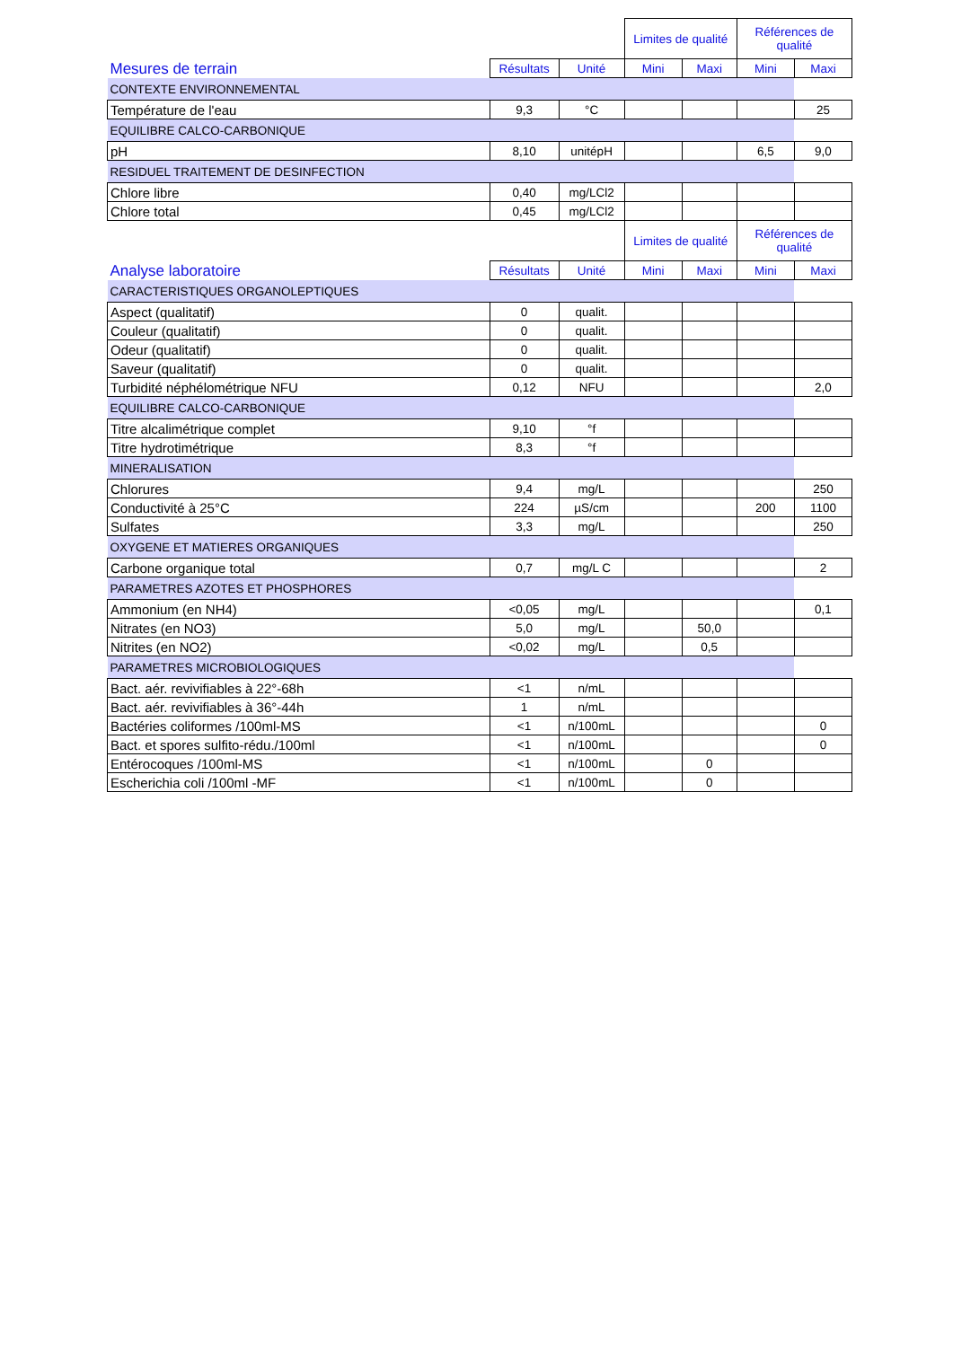| | | | Limites de qualité | | Références de qualité | |
| Mesures de terrain | Résultats | Unité | Mini | Maxi | Mini | Maxi |
| CONTEXTE ENVIRONNEMENTAL | | | | | | |
| Température de l'eau | 9,3 | °C | | | | 25 |
| EQUILIBRE CALCO-CARBONIQUE | | | | | | |
| pH | 8,10 | unitépH | | | 6,5 | 9,0 |
| RESIDUEL TRAITEMENT DE DESINFECTION | | | | | | |
| Chlore libre | 0,40 | mg/LCl2 | | | | |
| Chlore total | 0,45 | mg/LCl2 | | | | |
| | | | Limites de qualité | | Références de qualité | |
| Analyse laboratoire | Résultats | Unité | Mini | Maxi | Mini | Maxi |
| CARACTERISTIQUES ORGANOLEPTIQUES | | | | | | |
| Aspect (qualitatif) | 0 | qualit. | | | | |
| Couleur (qualitatif) | 0 | qualit. | | | | |
| Odeur (qualitatif) | 0 | qualit. | | | | |
| Saveur (qualitatif) | 0 | qualit. | | | | |
| Turbidité néphélométrique NFU | 0,12 | NFU | | | | 2,0 |
| EQUILIBRE CALCO-CARBONIQUE | | | | | | |
| Titre alcalimétrique complet | 9,10 | °f | | | | |
| Titre hydrotimétrique | 8,3 | °f | | | | |
| MINERALISATION | | | | | | |
| Chlorures | 9,4 | mg/L | | | | 250 |
| Conductivité à 25°C | 224 | µS/cm | | | 200 | 1100 |
| Sulfates | 3,3 | mg/L | | | | 250 |
| OXYGENE ET MATIERES ORGANIQUES | | | | | | |
| Carbone organique total | 0,7 | mg/L C | | | | 2 |
| PARAMETRES AZOTES ET PHOSPHORES | | | | | | |
| Ammonium (en NH4) | <0,05 | mg/L | | | | 0,1 |
| Nitrates (en NO3) | 5,0 | mg/L | | 50,0 | | |
| Nitrites (en NO2) | <0,02 | mg/L | | 0,5 | | |
| PARAMETRES MICROBIOLOGIQUES | | | | | | |
| Bact. aér. revivifiables à 22°-68h | <1 | n/mL | | | | |
| Bact. aér. revivifiables à 36°-44h | 1 | n/mL | | | | |
| Bactéries coliformes /100ml-MS | <1 | n/100mL | | | | 0 |
| Bact. et spores sulfito-rédu./100ml | <1 | n/100mL | | | | 0 |
| Entérocoques /100ml-MS | <1 | n/100mL | | 0 | | |
| Escherichia coli /100ml -MF | <1 | n/100mL | | 0 | | |